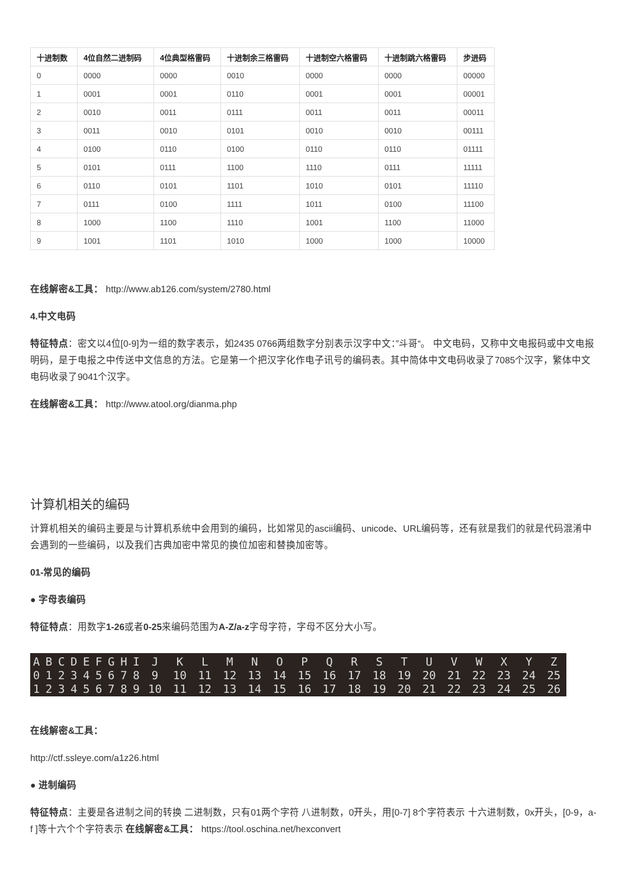| 十进制数 | 4位自然二进制码 | 4位典型格雷码 | 十进制余三格雷码 | 十进制空六格雷码 | 十进制跳六格雷码 | 步进码 |
| --- | --- | --- | --- | --- | --- | --- |
| 0 | 0000 | 0000 | 0010 | 0000 | 0000 | 00000 |
| 1 | 0001 | 0001 | 0110 | 0001 | 0001 | 00001 |
| 2 | 0010 | 0011 | 0111 | 0011 | 0011 | 00011 |
| 3 | 0011 | 0010 | 0101 | 0010 | 0010 | 00111 |
| 4 | 0100 | 0110 | 0100 | 0110 | 0110 | 01111 |
| 5 | 0101 | 0111 | 1100 | 1110 | 0111 | 11111 |
| 6 | 0110 | 0101 | 1101 | 1010 | 0101 | 11110 |
| 7 | 0111 | 0100 | 1111 | 1011 | 0100 | 11100 |
| 8 | 1000 | 1100 | 1110 | 1001 | 1100 | 11000 |
| 9 | 1001 | 1101 | 1010 | 1000 | 1000 | 10000 |
在线解密&工具： http://www.ab126.com/system/2780.html
4.中文电码
特征特点：密文以4位[0-9]为一组的数字表示，如2435 0766两组数字分别表示汉字中文：”斗哥“。 中文电码，又称中文电报码或中文电报明码，是于电报之中传送中文信息的方法。它是第一个把汉字化作电子讯号的编码表。其中简体中文电码收录了7085个汉字，繁体中文电码收录了9041个汉字。
在线解密&工具： http://www.atool.org/dianma.php
计算机相关的编码
计算机相关的编码主要是与计算机系统中会用到的编码，比如常见的ascii编码、unicode、URL编码等，还有就是我们的就是代码混淆中会遇到的一些编码，以及我们古典加密中常见的换位加密和替换加密等。
01-常见的编码
● 字母表编码
特征特点：用数字1-26或者0-25来编码范围为A-Z/a-z字母字符，字母不区分大小写。
| A | B | C | D | E | F | G | H | I | J | K | L | M | N | O | P | Q | R | S | T | U | V | W | X | Y | Z |
| 0 | 1 | 2 | 3 | 4 | 5 | 6 | 7 | 8 | 9 | 10 | 11 | 12 | 13 | 14 | 15 | 16 | 17 | 18 | 19 | 20 | 21 | 22 | 23 | 24 | 25 |
| 1 | 2 | 3 | 4 | 5 | 6 | 7 | 8 | 9 | 10 | 11 | 12 | 13 | 14 | 15 | 16 | 17 | 18 | 19 | 20 | 21 | 22 | 23 | 24 | 25 | 26 |
在线解密&工具：
http://ctf.ssleye.com/a1z26.html
● 进制编码
特征特点：主要是各进制之间的转换 二进制数，只有01两个字符 八进制数，0开头，用[0-7] 8个字符表示 十六进制数，0x开头，[0-9，a-f ]等十六个个字符表示 在线解密&工具： https://tool.oschina.net/hexconvert